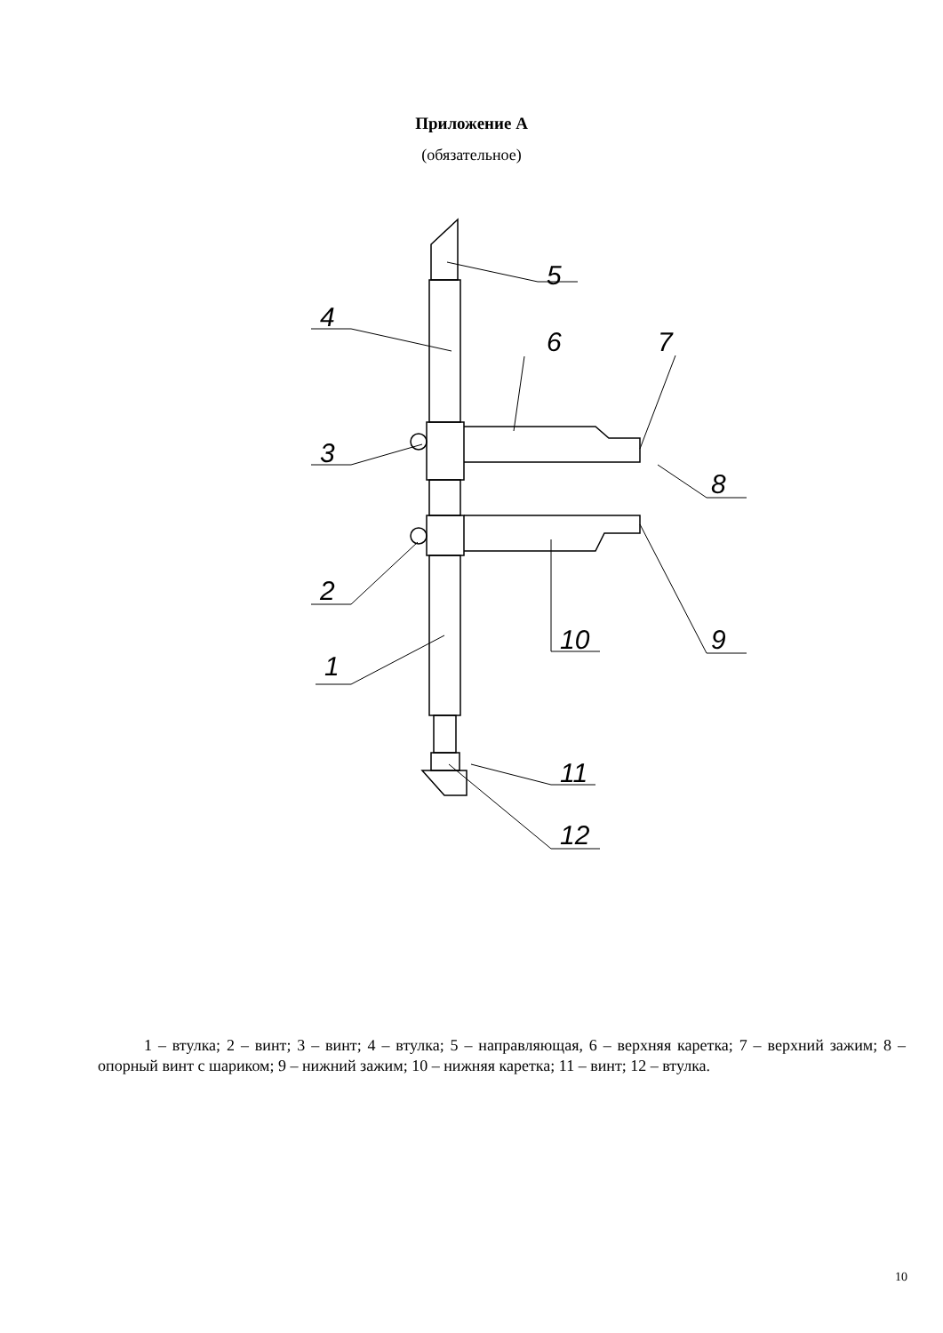Приложение А
(обязательное)
5
4
6
7
3
8
2
10
9
1
11
12
1 – втулка; 2 – винт; 3 – винт; 4 – втулка; 5 – направляющая, 6 – верхняя каретка; 7 – верхний зажим; 8 – опорный винт с шариком; 9 – нижний зажим; 10 – нижняя каретка; 11 – винт; 12 – втулка.
10